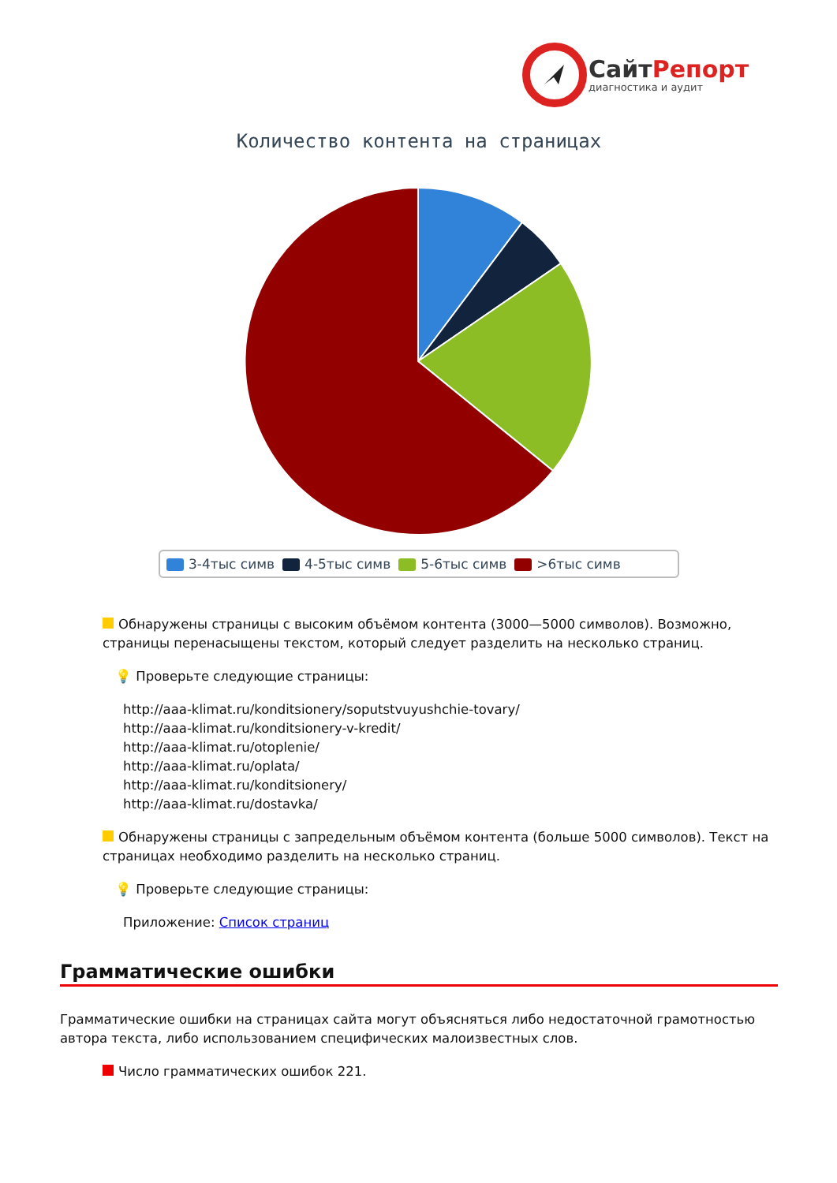СайтРепорт
диагностика и аудит
Количество контента на страницах
3-4тыс симв 4-5тыс симв 5-6тыс симв >6тыс симв
Обнаружены страницы с высоким объёмом контента (3000—5000 символов). Возможно, страницы перенасыщены текстом, который следует разделить на несколько страниц.
💡 Проверьте следующие страницы:
http://aaa-klimat.ru/konditsionery/soputstvuyushchie-tovary/
http://aaa-klimat.ru/konditsionery-v-kredit/
http://aaa-klimat.ru/otoplenie/
http://aaa-klimat.ru/oplata/
http://aaa-klimat.ru/konditsionery/
http://aaa-klimat.ru/dostavka/
Обнаружены страницы с запредельным объёмом контента (больше 5000 символов). Текст на страницах необходимо разделить на несколько страниц.
💡 Проверьте следующие страницы:
Приложение: Список страниц
Грамматические ошибки
Грамматические ошибки на страницах сайта могут объясняться либо недостаточной грамотностью автора текста, либо использованием специфических малоизвестных слов.
Число грамматических ошибок 221.